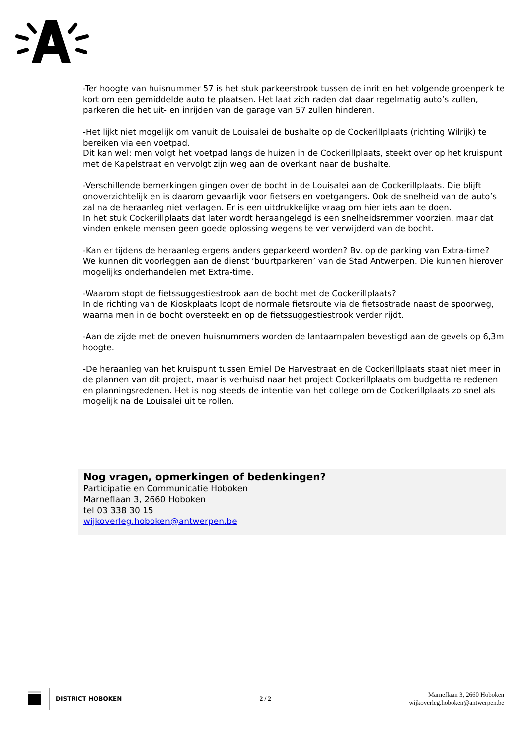-Ter hoogte van huisnummer 57 is het stuk parkeerstrook tussen de inrit en het volgende groenperk te kort om een gemiddelde auto te plaatsen. Het laat zich raden dat daar regelmatig auto’s zullen, parkeren die het uit- en inrijden van de garage van 57 zullen hinderen.
-Het lijkt niet mogelijk om vanuit de Louisalei de bushalte op de Cockerillplaats (richting Wilrijk) te bereiken via een voetpad.
Dit kan wel: men volgt het voetpad langs de huizen in de Cockerillplaats, steekt over op het kruispunt met de Kapelstraat en vervolgt zijn weg aan de overkant naar de bushalte.
-Verschillende bemerkingen gingen over de bocht in de Louisalei aan de Cockerillplaats. Die blijft onoverzichtelijk en is daarom gevaarlijk voor fietsers en voetgangers. Ook de snelheid van de auto’s zal na de heraanleg niet verlagen. Er is een uitdrukkelijke vraag om hier iets aan te doen.
In het stuk Cockerillplaats dat later wordt heraangelegd is een snelheidsremmer voorzien, maar dat vinden enkele mensen geen goede oplossing wegens te ver verwijderd van de bocht.
-Kan er tijdens de heraanleg ergens anders geparkeerd worden? Bv. op de parking van Extra-time?
We kunnen dit voorleggen aan de dienst ‘buurtparkeren’ van de Stad Antwerpen. Die kunnen hierover mogelijks onderhandelen met Extra-time.
-Waarom stopt de fietssuggestiestrook aan de bocht met de Cockerillplaats?
In de richting van de Kioskplaats loopt de normale fietsroute via de fietsostrade naast de spoorweg, waarna men in de bocht oversteekt en op de fietssuggestiestrook verder rijdt.
-Aan de zijde met de oneven huisnummers worden de lantaarnpalen bevestigd aan de gevels op 6,3m hoogte.
-De heraanleg van het kruispunt tussen Emiel De Harvestraat en de Cockerillplaats staat niet meer in de plannen van dit project, maar is verhuisd naar het project Cockerillplaats om budgettaire redenen en planningsredenen. Het is nog steeds de intentie van het college om de Cockerillplaats zo snel als mogelijk na de Louisalei uit te rollen.
Nog vragen, opmerkingen of bedenkingen?
Participatie en Communicatie Hoboken
Marneflaan 3, 2660 Hoboken
tel 03 338 30 15
wijkoverleg.hoboken@antwerpen.be
DISTRICT HOBOKEN
2 / 2
Marneflaan 3, 2660 Hoboken
wijkoverleg.hoboken@antwerpen.be